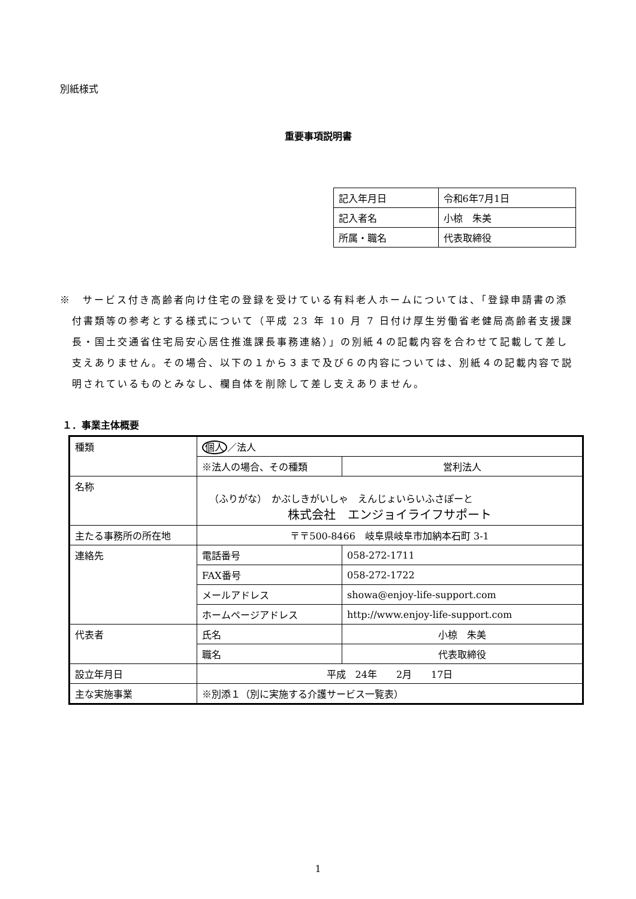別紙様式
重要事項説明書
| 記入年月日 | 令和6年7月1日 |
| 記入者名 | 小椋 朱美 |
| 所属・職名 | 代表取締役 |
※　サービス付き高齢者向け住宅の登録を受けている有料老人ホームについては、「登録申請書の添付書類等の参考とする様式について（平成 23 年 10 月 7 日付け厚生労働省老健局高齢者支援課長・国土交通省住宅局安心居住推進課長事務連絡）」の別紙４の記載内容を合わせて記載して差し支えありません。その場合、以下の１から３まで及び６の内容については、別紙４の記載内容で説明されているものとみなし、欄自体を削除して差し支えありません。
１．事業主体概要
| 種類 | 個人 ／法人 | |
| | ※法人の場合、その種類 | 営利法人 |
| 名称 | （ふりがな） かぶしきがいしゃ えんじょいらいふさぽーと 株式会社 エンジョイライフサポート | |
| 主たる事務所の所在地 | 〒〒500-8466 岐阜県岐阜市加納本石町 3-1 | |
| 連絡先 | 電話番号 | 058-272-1711 |
| | FAX番号 | 058-272-1722 |
| | メールアドレス | showa@enjoy-life-support.com |
| | ホームページアドレス | http://www.enjoy-life-support.com |
| 代表者 | 氏名 | 小椋 朱美 |
| | 職名 | 代表取締役 |
| 設立年月日 | 平成 24年 2月 17日 | |
| 主な実施事業 | ※別添１（別に実施する介護サービス一覧表） | |
1